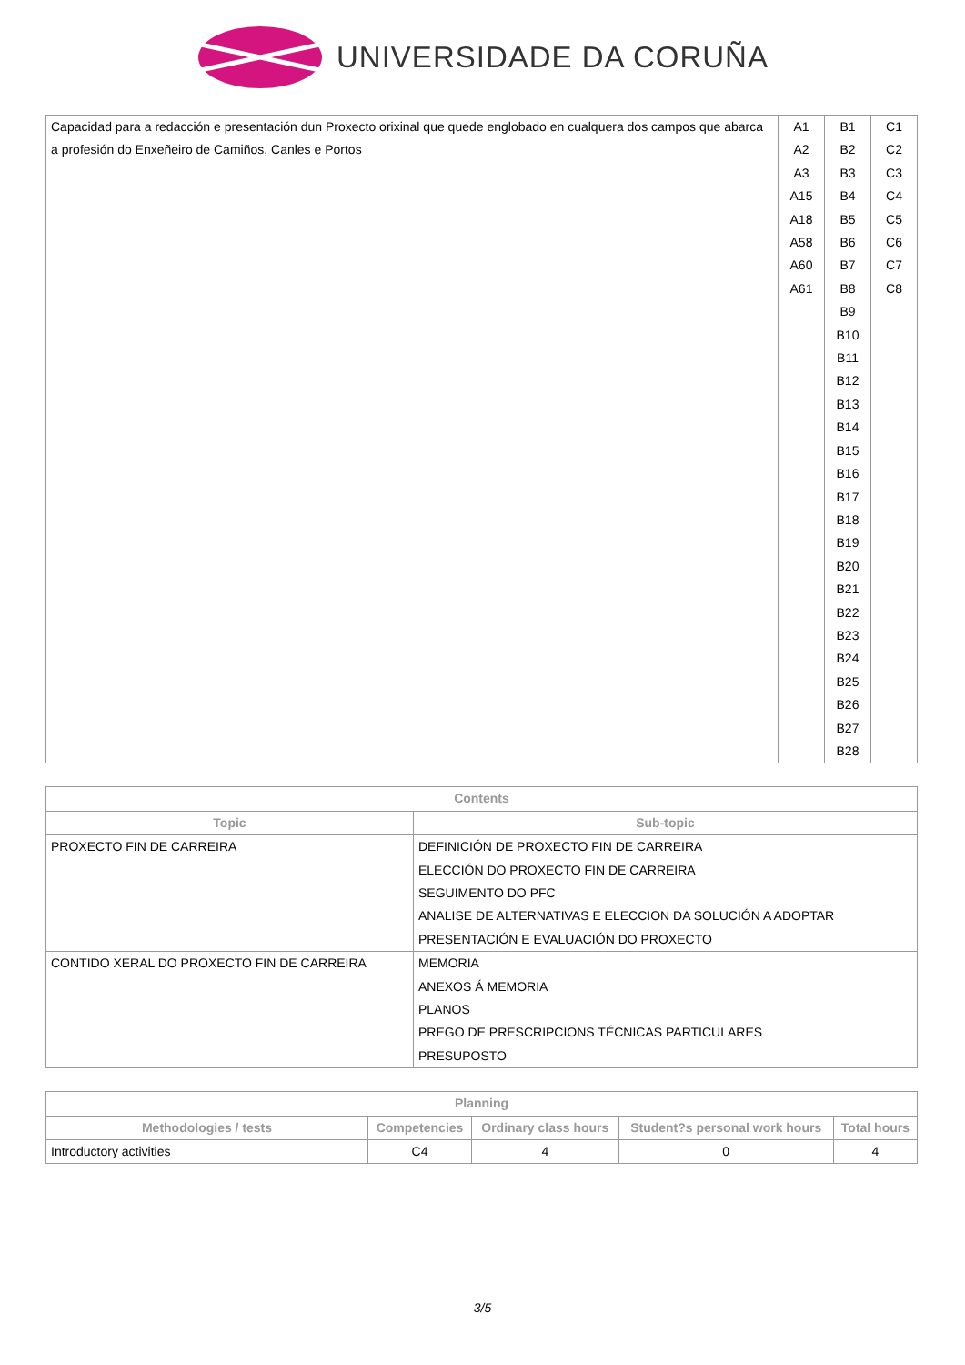UNIVERSIDADE DA CORUÑA
| Capacidad para a redacción e presentación dun Proxecto orixinal que quede englobado en cualquera dos campos que abarca a profesión do Enxeñeiro de Camiños, Canles e Portos | A1 A2 A3 A15 A18 A58 A60 A61 | B1 B2 B3 B4 B5 B6 B7 B8 B9 B10 B11 B12 B13 B14 B15 B16 B17 B18 B19 B20 B21 B22 B23 B24 B25 B26 B27 B28 | C1 C2 C3 C4 C5 C6 C7 C8 |
| Contents | |
| --- | --- |
| Topic | Sub-topic |
| PROXECTO FIN DE CARREIRA | DEFINICIÓN DE PROXECTO FIN DE CARREIRA ELECCIÓN DO PROXECTO FIN DE CARREIRA SEGUIMENTO DO PFC ANALISE DE ALTERNATIVAS E ELECCION DA SOLUCIÓN A ADOPTAR PRESENTACIÓN E EVALUACIÓN DO PROXECTO |
| CONTIDO XERAL DO PROXECTO FIN DE CARREIRA | MEMORIA ANEXOS Á MEMORIA PLANOS PREGO DE PRESCRIPCIONS TÉCNICAS PARTICULARES PRESUPOSTO |
| Planning | | | | |
| --- | --- | --- | --- | --- |
| Methodologies / tests | Competencies | Ordinary class hours | Student?s personal work hours | Total hours |
| Introductory activities | C4 | 4 | 0 | 4 |
3/5